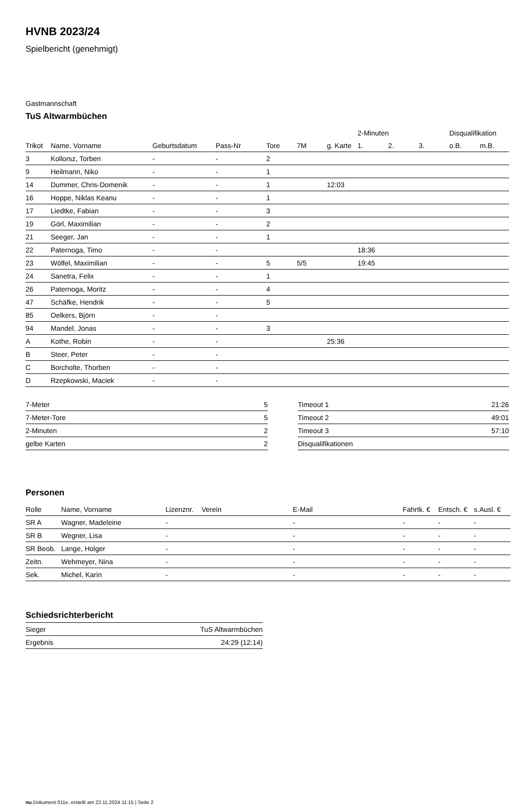HVNB 2023/24
Spielbericht (genehmigt)
Gastmannschaft
TuS Altwarmbüchen
| | | | | | | | 2-Minuten | | | Disqualifikation | |
| --- | --- | --- | --- | --- | --- | --- | --- | --- | --- | --- | --- |
| Trikot | Name, Vorname | Geburtsdatum | Pass-Nr | Tore | 7M | g. Karte | 1. | 2. | 3. | o.B. | m.B. |
| 3 | Kollorsz, Torben | - | - | 2 | | | | | | | |
| 9 | Heilmann, Niko | - | - | 1 | | | | | | | |
| 14 | Dummer, Chris-Domenik | - | - | 1 | | 12:03 | | | | | |
| 16 | Hoppe, Niklas Keanu | - | - | 1 | | | | | | | |
| 17 | Liedtke, Fabian | - | - | 3 | | | | | | | |
| 19 | Görl, Maximilian | - | - | 2 | | | | | | | |
| 21 | Seeger, Jan | - | - | 1 | | | | | | | |
| 22 | Paternoga, Timo | - | - | | | | 18:36 | | | | |
| 23 | Wölfel, Maximilian | - | - | 5 | 5/5 | | 19:45 | | | | |
| 24 | Sanetra, Felix | - | - | 1 | | | | | | | |
| 26 | Paternoga, Moritz | - | - | 4 | | | | | | | |
| 47 | Schäfke, Hendrik | - | - | 5 | | | | | | | |
| 85 | Oelkers, Björn | - | - | | | | | | | | |
| 94 | Mandel, Jonas | - | - | 3 | | | | | | | |
| A | Kothe, Robin | - | - | | | 25:36 | | | | | |
| B | Steer, Peter | - | - | | | | | | | | |
| C | Borcholte, Thorben | - | - | | | | | | | | |
| D | Rzepkowski, Maciek | - | - | | | | | | | | |
| 7-Meter | 5 |
| 7-Meter-Tore | 5 |
| 2-Minuten | 2 |
| gelbe Karten | 2 |
| Timeout 1 | 21:26 |
| Timeout 2 | 49:01 |
| Timeout 3 | 57:10 |
| Disqualifikationen | |
Personen
| Rolle | Name, Vorname | Lizenznr. | Verein | E-Mail | Fahrtk. € | Entsch. € | s.Ausl. € |
| --- | --- | --- | --- | --- | --- | --- | --- |
| SR A | Wagner, Madeleine | - | | - | - | - | - |
| SR B | Wegner, Lisa | - | | - | - | - | - |
| SR Beob. | Lange, Holger | - | | - | - | - | - |
| Zeitn. | Wehmeyer, Nina | - | | - | - | - | - |
| Sek. | Michel, Karin | - | | - | - | - | - |
Schiedsrichterbericht
| Sieger | TuS Altwarmbüchen |
| Ergebnis | 24:29 (12:14) |
nu.Dokument 011e, erstellt am 22.11.2024 11:15 | Seite 2